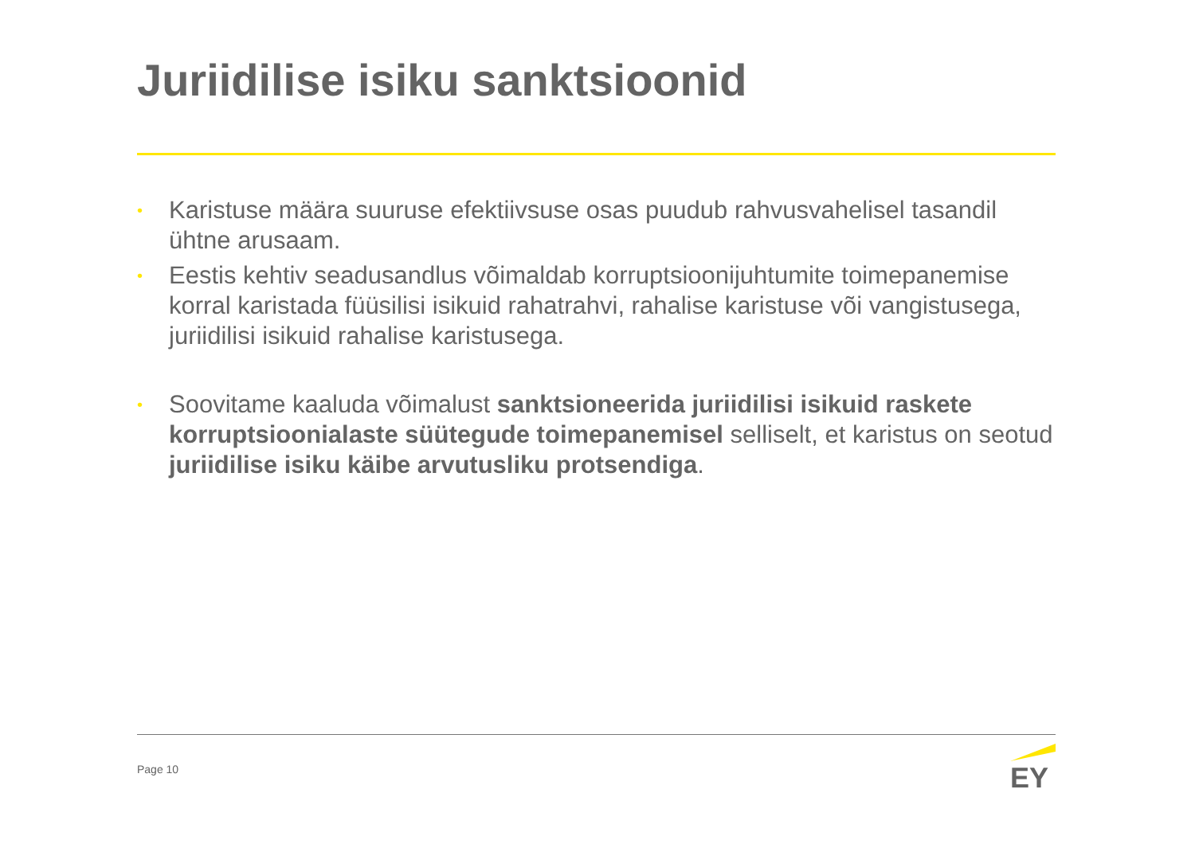Juriidilise isiku sanktsioonid
• Karistuse määra suuruse efektiivsuse osas puudub rahvusvahelisel tasandil ühtne arusaam.
• Eestis kehtiv seadusandlus võimaldab korruptsioonijuhtumite toimepanemise korral karistada füüsilisi isikuid rahatrahvi, rahalise karistuse või vangistusega, juriidilisi isikuid rahalise karistusega.
• Soovitame kaaluda võimalust sanktsioneerida juriidilisi isikuid raskete korruptsioonialaste süütegude toimepanemisel selliselt, et karistus on seotud juriidilise isiku käibe arvutusliku protsendiga.
Page 10
EY